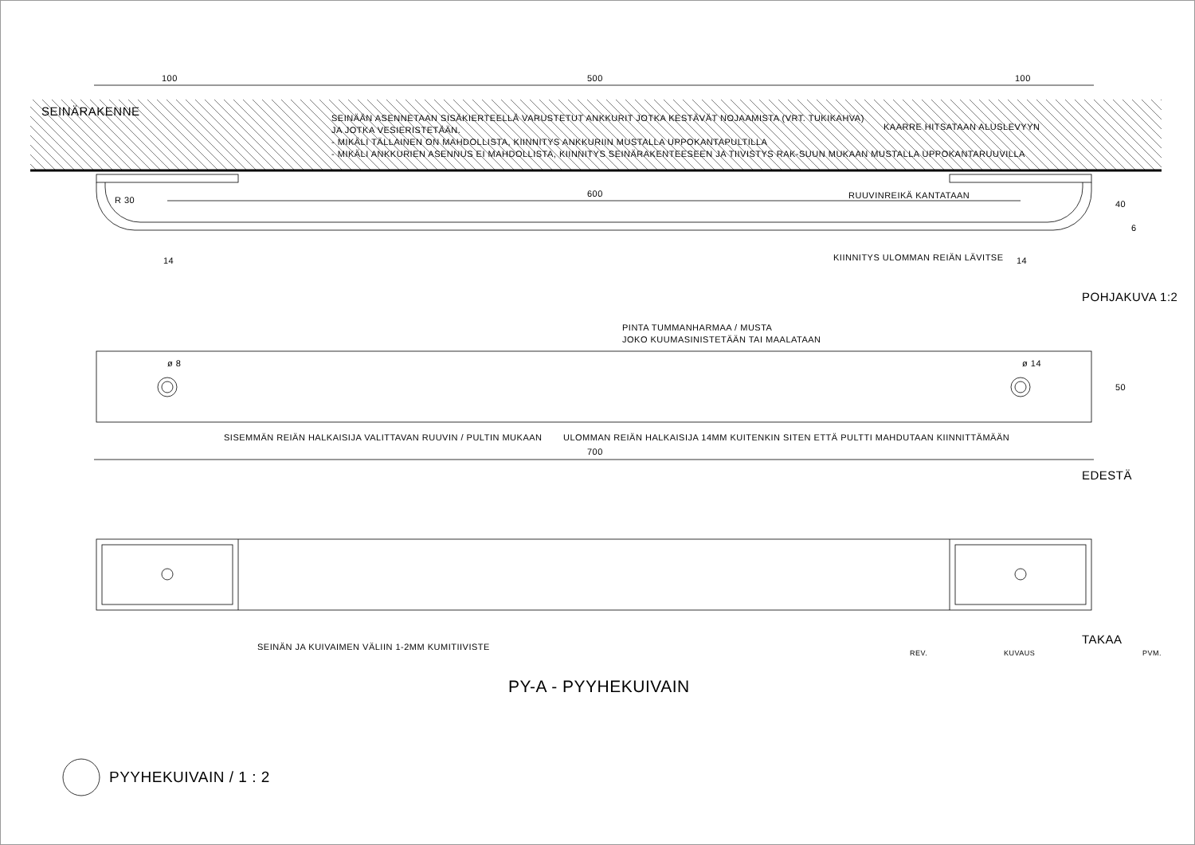100 500 100
SEINÄRAKENNE
SEINÄÄN ASENNETAAN SISÄKIERTEELLÄ VARUSTETUT ANKKURIT JOTKA KESTÄVÄT NOJAAMISTA (VRT. TUKIKAHVA)
JA JOTKA VESIERISTETÄÄN.
- MIKÄLI TÄLLAINEN ON MAHDOLLISTA, KIINNITYS ANKKURIIN MUSTALLA UPPOKANTAPULTILLA
- MIKÄLI ANKKURIEN ASENNUS EI MAHDOLLISTA, KIINNITYS SEINÄRAKENTEESEEN JA TIIVISTYS RAK-SUUN MUKAAN MUSTALLA UPPOKANTARUUVILLA
KAARRE HITSATAAN ALUSLEVYYN
600 RUUVINREIKÄ KANTATAAN
R 30 40
6
14 KIINNITYS ULOMMAN REIÄN LÄVITSE 14
POHJAKUVA 1:2
PINTA TUMMANHARMAA / MUSTA
JOKO KUUMASINISTETÄÄN TAI MAALATAAN
ø 8 ø 14
50
SISEMMÄN REIÄN HALKAISIJA VALITTAVAN RUUVIN / PULTIN MUKAAN ULOMMAN REIÄN HALKAISIJA 14MM KUITENKIN SITEN ETTÄ PULTTI MAHDUTAAN KIINNITTÄMÄÄN
700
EDESTÄ
TAKAA
SEINÄN JA KUIVAIMEN VÄLIIN 1-2MM KUMITIIVISTE
REV. KUVAUS PVM.
PY-A - PYYHEKUIVAIN
PYYHEKUIVAIN / 1 : 2